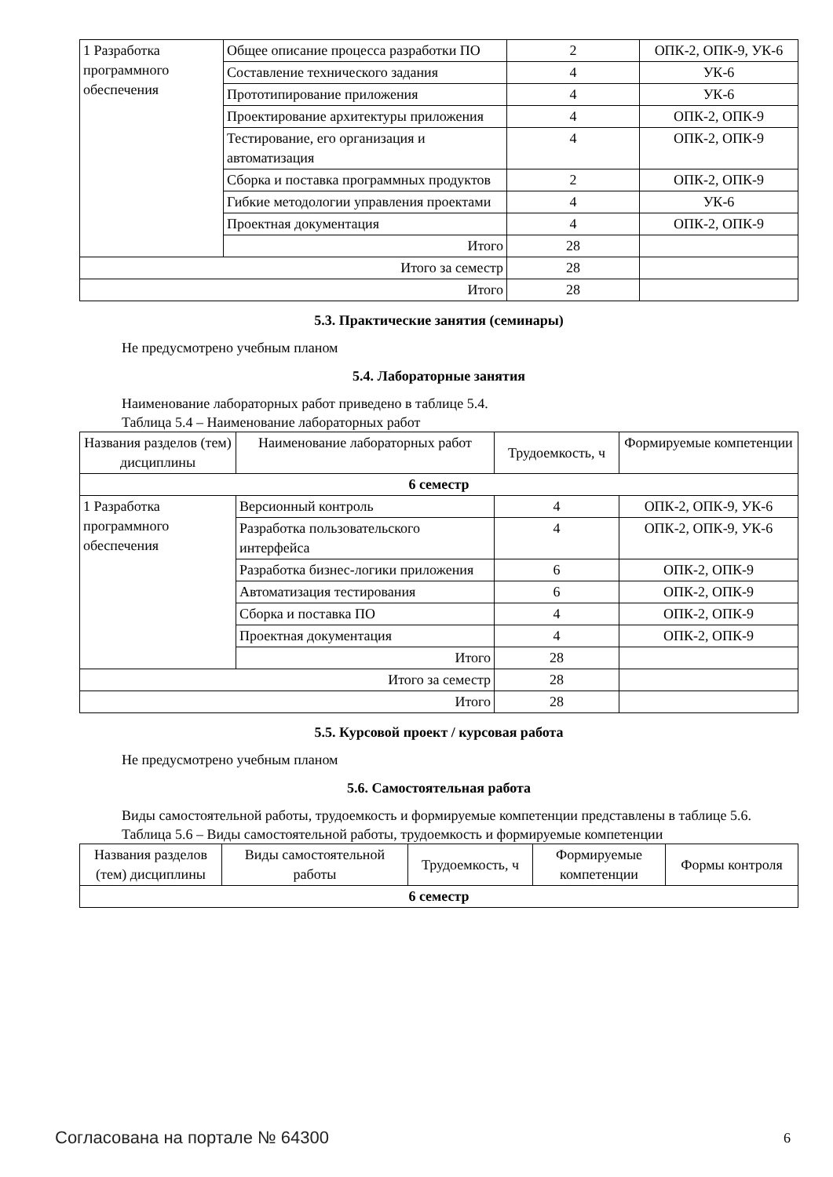| 1 Разработка программного обеспечения | Общее описание процесса разработки ПО | 2 | ОПК-2, ОПК-9, УК-6 |
| | Составление технического задания | 4 | УК-6 |
| | Прототипирование приложения | 4 | УК-6 |
| | Проектирование архитектуры приложения | 4 | ОПК-2, ОПК-9 |
| | Тестирование, его организация и автоматизация | 4 | ОПК-2, ОПК-9 |
| | Сборка и поставка программных продуктов | 2 | ОПК-2, ОПК-9 |
| | Гибкие методологии управления проектами | 4 | УК-6 |
| | Проектная документация | 4 | ОПК-2, ОПК-9 |
| | Итого | 28 | |
| Итого за семестр | | 28 | |
| Итого | | 28 | |
5.3. Практические занятия (семинары)
Не предусмотрено учебным планом
5.4. Лабораторные занятия
Наименование лабораторных работ приведено в таблице 5.4.
Таблица 5.4 – Наименование лабораторных работ
| Названия разделов (тем) дисциплины | Наименование лабораторных работ | Трудоемкость, ч | Формируемые компетенции |
| --- | --- | --- | --- |
| 6 семестр | | | |
| 1 Разработка программного обеспечения | Версионный контроль | 4 | ОПК-2, ОПК-9, УК-6 |
| | Разработка пользовательского интерфейса | 4 | ОПК-2, ОПК-9, УК-6 |
| | Разработка бизнес-логики приложения | 6 | ОПК-2, ОПК-9 |
| | Автоматизация тестирования | 6 | ОПК-2, ОПК-9 |
| | Сборка и поставка ПО | 4 | ОПК-2, ОПК-9 |
| | Проектная документация | 4 | ОПК-2, ОПК-9 |
| | Итого | 28 | |
| Итого за семестр | | 28 | |
| Итого | | 28 | |
5.5. Курсовой проект / курсовая работа
Не предусмотрено учебным планом
5.6. Самостоятельная работа
Виды самостоятельной работы, трудоемкость и формируемые компетенции представлены в таблице 5.6.
Таблица 5.6 – Виды самостоятельной работы, трудоемкость и формируемые компетенции
| Названия разделов (тем) дисциплины | Виды самостоятельной работы | Трудоемкость, ч | Формируемые компетенции | Формы контроля |
| --- | --- | --- | --- | --- |
| 6 семестр | | | | |
Согласована на портале № 64300 6